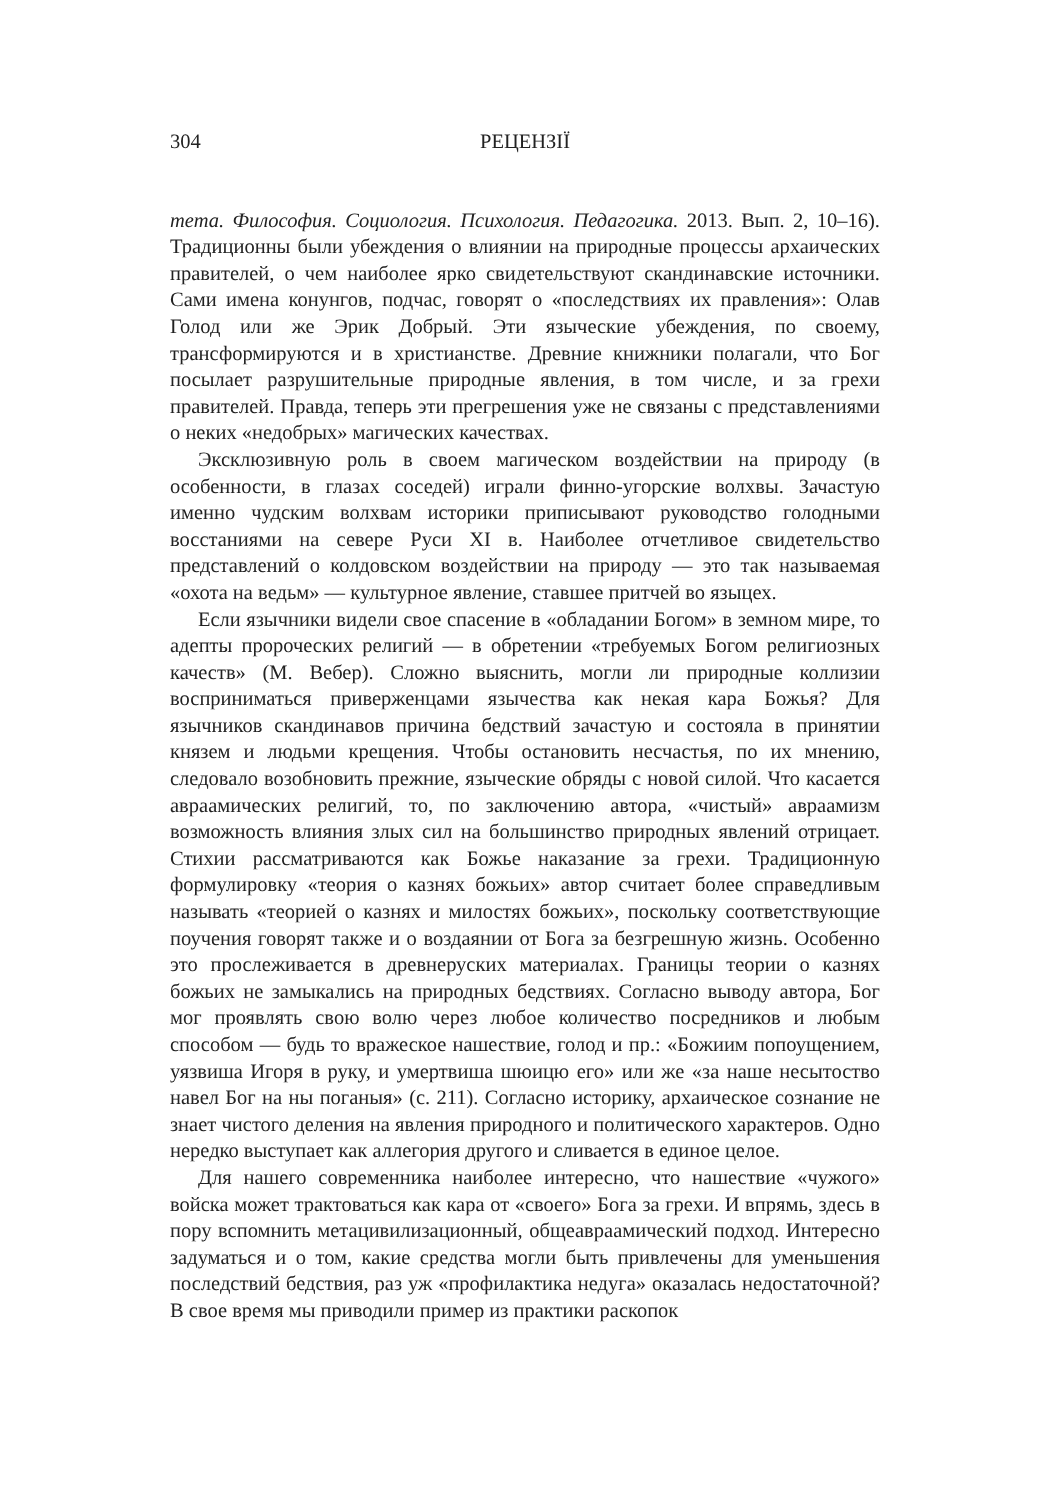304 РЕЦЕНЗІЇ
тета. Философия. Социология. Психология. Педагогика. 2013. Вып. 2, 10–16). Традиционны были убеждения о влиянии на природные процессы архаических правителей, о чем наиболее ярко свидетельствуют скандинавские источники. Сами имена конунгов, подчас, говорят о «последствиях их правления»: Олав Голод или же Эрик Добрый. Эти языческие убеждения, по своему, трансформируются и в христианстве. Древние книжники полагали, что Бог посылает разрушительные природные явления, в том числе, и за грехи правителей. Правда, теперь эти прегрешения уже не связаны с представлениями о неких «недобрых» магических качествах.
Эксклюзивную роль в своем магическом воздействии на природу (в особенности, в глазах соседей) играли финно-угорские волхвы. Зачастую именно чудским волхвам историки приписывают руководство голодными восстаниями на севере Руси XI в. Наиболее отчетливое свидетельство представлений о колдовском воздействии на природу — это так называемая «охота на ведьм» — культурное явление, ставшее притчей во языцех.
Если язычники видели свое спасение в «обладании Богом» в земном мире, то адепты пророческих религий — в обретении «требуемых Богом религиозных качеств» (М. Вебер). Сложно выяснить, могли ли природные коллизии восприниматься приверженцами язычества как некая кара Божья? Для язычников скандинавов причина бедствий зачастую и состояла в принятии князем и людьми крещения. Чтобы остановить несчастья, по их мнению, следовало возобновить прежние, языческие обряды с новой силой. Что касается авраамических религий, то, по заключению автора, «чистый» авраамизм возможность влияния злых сил на большинство природных явлений отрицает. Стихии рассматриваются как Божье наказание за грехи. Традиционную формулировку «теория о казнях божьих» автор считает более справедливым называть «теорией о казнях и милостях божьих», поскольку соответствующие поучения говорят также и о воздаянии от Бога за безгрешную жизнь. Особенно это прослеживается в древнеруских материалах. Границы теории о казнях божьих не замыкались на природных бедствиях. Согласно выводу автора, Бог мог проявлять свою волю через любое количество посредников и любым способом — будь то вражеское нашествие, голод и пр.: «Божиим попоущением, уязвиша Игоря в руку, и умертвиша шюицю его» или же «за наше несытоство навел Бог на ны поганыя» (с. 211). Согласно историку, архаическое сознание не знает чистого деления на явления природного и политического характеров. Одно нередко выступает как аллегория другого и сливается в единое целое.
Для нашего современника наиболее интересно, что нашествие «чужого» войска может трактоваться как кара от «своего» Бога за грехи. И впрямь, здесь в пору вспомнить метацивилизационный, общеавраамический подход. Интересно задуматься и о том, какие средства могли быть привлечены для уменьшения последствий бедствия, раз уж «профилактика недуга» оказалась недостаточной? В свое время мы приводили пример из практики раскопок